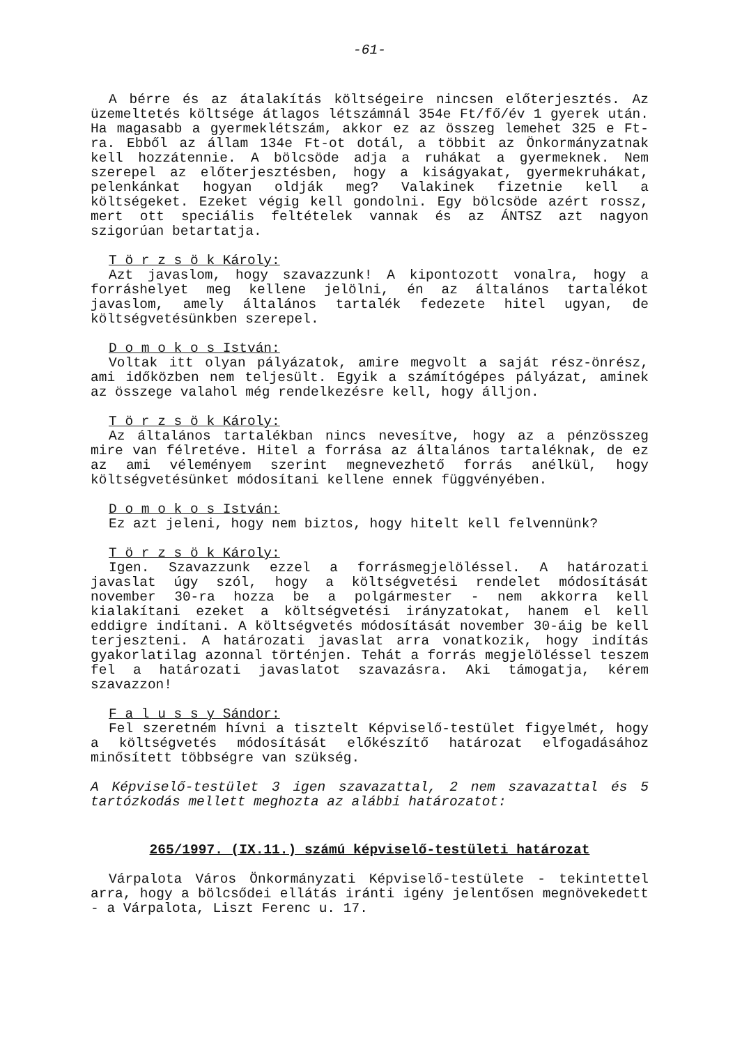-61-
A bérre és az átalakítás költségeire nincsen előterjesztés. Az üzemeltetés költsége átlagos létszámnál 354e Ft/fő/év 1 gyerek után. Ha magasabb a gyermeklétszám, akkor ez az összeg lemehet 325 e Ft-ra. Ebből az állam 134e Ft-ot dotál, a többit az Önkormányzatnak kell hozzátennie. A bölcsöde adja a ruhákat a gyermeknek. Nem szerepel az előterjesztésben, hogy a kiságyakat, gyermekruhákat, pelenkánkat hogyan oldják meg? Valakinek fizetnie kell a költségeket. Ezeket végig kell gondolni. Egy bölcsöde azért rossz, mert ott speciális feltételek vannak és az ÁNTSZ azt nagyon szigorúan betartatja.
T ö r z s ö k Károly:
Azt javaslom, hogy szavazzunk! A kipontozott vonalra, hogy a forráshelyet meg kellene jelölni, én az általános tartalékot javaslom, amely általános tartalék fedezete hitel ugyan, de költségvetésünkben szerepel.
D o m o k o s István:
Voltak itt olyan pályázatok, amire megvolt a saját rész-önrész, ami időközben nem teljesült. Egyik a számítógépes pályázat, aminek az összege valahol még rendelkezésre kell, hogy álljon.
T ö r z s ö k Károly:
Az általános tartalékban nincs nevesítve, hogy az a pénzösszeg mire van félretéve. Hitel a forrása az általános tartaléknak, de ez az ami véleményem szerint megnevezhető forrás anélkül, hogy költségvetésünket módosítani kellene ennek függvényében.
D o m o k o s István:
Ez azt jeleni, hogy nem biztos, hogy hitelt kell felvennünk?
T ö r z s ö k Károly:
Igen. Szavazzunk ezzel a forrásmegjelöléssel. A határozati javaslat úgy szól, hogy a költségvetési rendelet módosítását november 30-ra hozza be a polgármester - nem akkorra kell kialakítani ezeket a költségvetési irányzatokat, hanem el kell eddigre indítani. A költségvetés módosítását november 30-áig be kell terjeszteni. A határozati javaslat arra vonatkozik, hogy indítás gyakorlatilag azonnal történjen. Tehát a forrás megjelöléssel teszem fel a határozati javaslatot szavazásra. Aki támogatja, kérem szavazzon!
F a l u s s y Sándor:
Fel szeretném hívni a tisztelt Képviselő-testület figyelmét, hogy a költségvetés módosítását előkészítő határozat elfogadásához minősített többségre van szükség.
A Képviselő-testület 3 igen szavazattal, 2 nem szavazattal és 5 tartózkodás mellett meghozta az alábbi határozatot:
265/1997. (IX.11.) számú képviselő-testületi határozat
Várpalota Város Önkormányzati Képviselő-testülete - tekintettel arra, hogy a bölcsődei ellátás iránti igény jelentősen megnövekedett - a Várpalota, Liszt Ferenc u. 17.